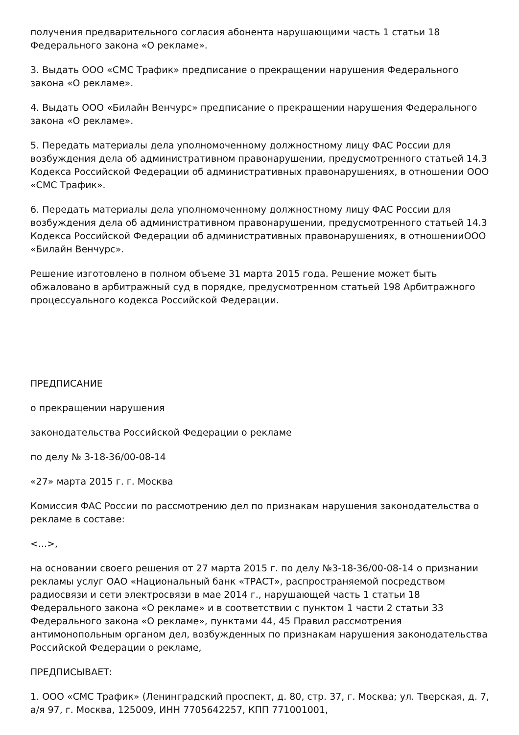получения предварительного согласия абонента нарушающими часть 1 статьи 18 Федерального закона «О рекламе».
3. Выдать ООО «СМС Трафик» предписание о прекращении нарушения Федерального закона «О рекламе».
4. Выдать ООО «Билайн Венчурс» предписание о прекращении нарушения Федерального закона «О рекламе».
5. Передать материалы дела уполномоченному должностному лицу ФАС России для возбуждения дела об административном правонарушении, предусмотренного статьей 14.3 Кодекса Российской Федерации об административных правонарушениях, в отношении ООО «СМС Трафик».
6. Передать материалы дела уполномоченному должностному лицу ФАС России для возбуждения дела об административном правонарушении, предусмотренного статьей 14.3 Кодекса Российской Федерации об административных правонарушениях, в отношенииООО «Билайн Венчурс».
Решение изготовлено в полном объеме 31 марта 2015 года. Решение может быть обжаловано в арбитражный суд в порядке, предусмотренном статьей 198 Арбитражного процессуального кодекса Российской Федерации.
ПРЕДПИСАНИЕ
о прекращении нарушения
законодательства Российской Федерации о рекламе
по делу № 3-18-36/00-08-14
«27» марта 2015 г. г. Москва
Комиссия ФАС России по рассмотрению дел по признакам нарушения законодательства о рекламе в составе:
<...>,
на основании своего решения от 27 марта 2015 г. по делу №3-18-36/00-08-14 о признании рекламы услуг ОАО «Национальный банк «ТРАСТ», распространяемой посредством радиосвязи и сети электросвязи в мае 2014 г., нарушающей часть 1 статьи 18 Федерального закона «О рекламе» и в соответствии с пунктом 1 части 2 статьи 33 Федерального закона «О рекламе», пунктами 44, 45 Правил рассмотрения антимонопольным органом дел, возбужденных по признакам нарушения законодательства Российской Федерации о рекламе,
ПРЕДПИСЫВАЕТ:
1. ООО «СМС Трафик» (Ленинградский проспект, д. 80, стр. 37, г. Москва; ул. Тверская, д. 7, а/я 97, г. Москва, 125009, ИНН 7705642257, КПП 771001001,